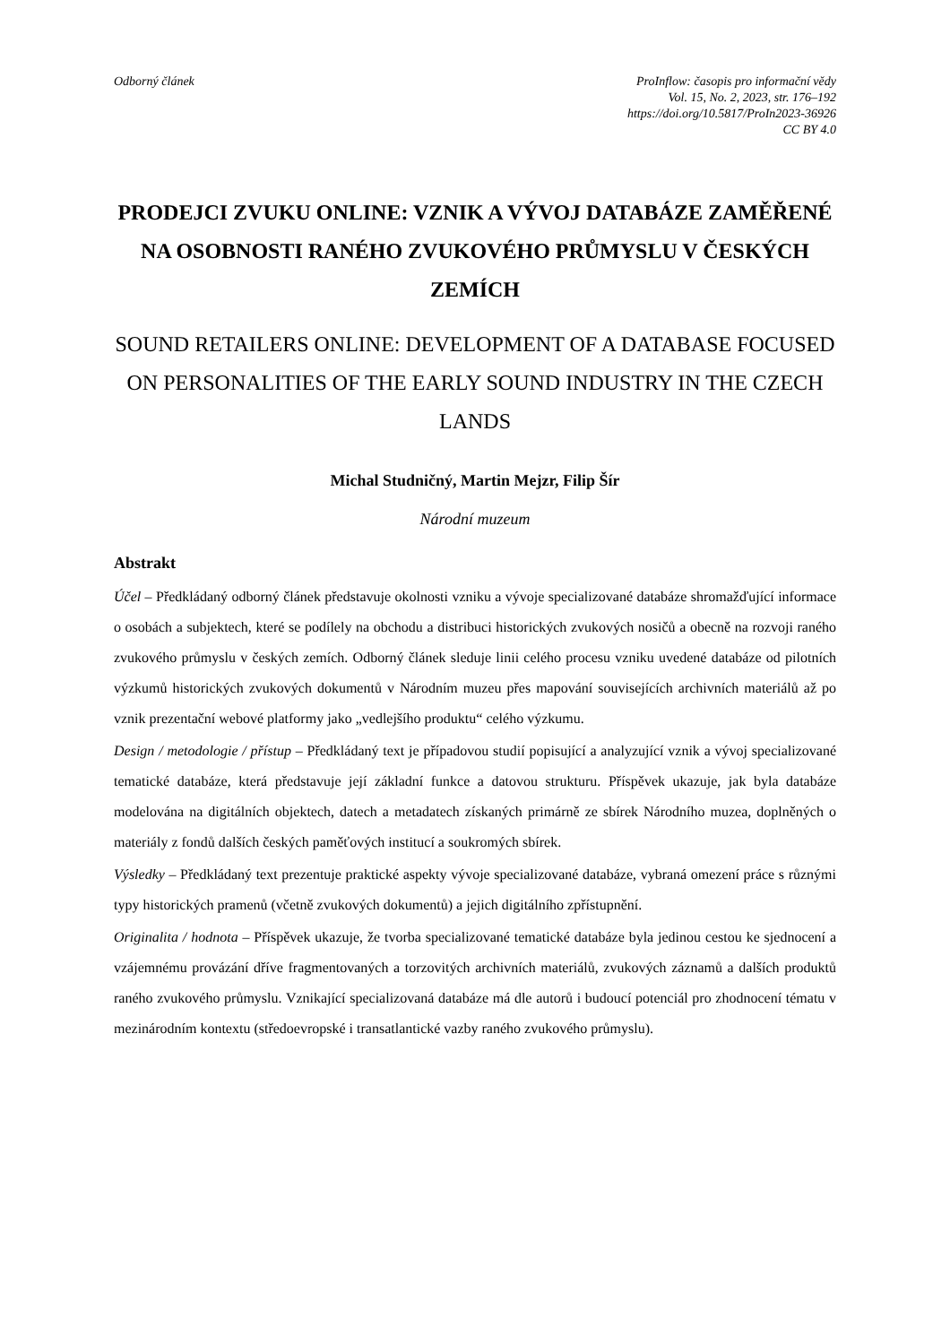Odborný článek ProInflow: časopis pro informační vědy
Vol. 15, No. 2, 2023, str. 176–192
https://doi.org/10.5817/ProIn2023-36926
CC BY 4.0
PRODEJCI ZVUKU ONLINE: VZNIK A VÝVOJ DATABÁZE ZAMĚŘENÉ NA OSOBNOSTI RANÉHO ZVUKOVÉHO PRŮMYSLU V ČESKÝCH ZEMÍCH
SOUND RETAILERS ONLINE: DEVELOPMENT OF A DATABASE FOCUSED ON PERSONALITIES OF THE EARLY SOUND INDUSTRY IN THE CZECH LANDS
Michal Studničný, Martin Mejzr, Filip Šír
Národní muzeum
Abstrakt
Účel – Předkládaný odborný článek představuje okolnosti vzniku a vývoje specializované databáze shromažďující informace o osobách a subjektech, které se podílely na obchodu a distribuci historických zvukových nosičů a obecně na rozvoji raného zvukového průmyslu v českých zemích. Odborný článek sleduje linii celého procesu vzniku uvedené databáze od pilotních výzkumů historických zvukových dokumentů v Národním muzeu přes mapování souvisejících archivních materiálů až po vznik prezentační webové platformy jako „vedlejšího produktu“ celého výzkumu.
Design / metodologie / přístup – Předkládaný text je případovou studií popisující a analyzující vznik a vývoj specializované tematické databáze, která představuje její základní funkce a datovou strukturu. Příspěvek ukazuje, jak byla databáze modelována na digitálních objektech, datech a metadatech získaných primárně ze sbírek Národního muzea, doplněných o materiály z fondů dalších českých paměťových institucí a soukromých sbírek.
Výsledky – Předkládaný text prezentuje praktické aspekty vývoje specializované databáze, vybraná omezení práce s různými typy historických pramenů (včetně zvukových dokumentů) a jejich digitálního zpřístupnění.
Originalita / hodnota – Příspěvek ukazuje, že tvorba specializované tematické databáze byla jedinou cestou ke sjednocení a vzájemnému provázání dříve fragmentovaných a torzovitých archivních materiálů, zvukových záznamů a dalších produktů raného zvukového průmyslu. Vznikající specializovaná databáze má dle autorů i budoucí potenciál pro zhodnocení tématu v mezinárodním kontextu (středoevropské i transatlantické vazby raného zvukového průmyslu).